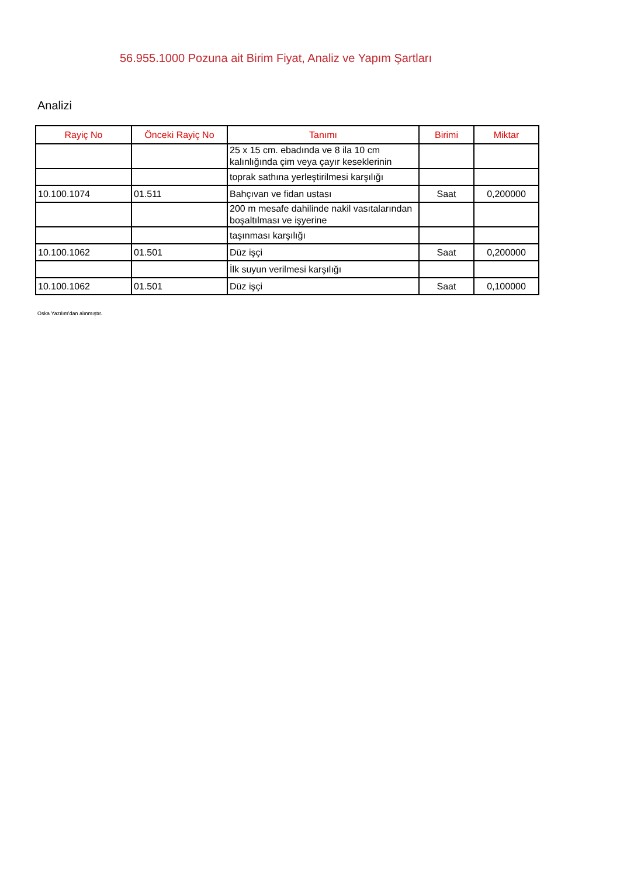56.955.1000 Pozuna ait Birim Fiyat, Analiz ve Yapım Şartları
Analizi
| Rayiç No | Önceki Rayiç No | Tanımı | Birimi | Miktar |
| --- | --- | --- | --- | --- |
| | | 25 x 15 cm. ebadında ve 8 ila 10 cm kalınlığında çim veya çayır keseklerinin | | |
| | | toprak sathına yerleştirilmesi karşılığı | | |
| 10.100.1074 | 01.511 | Bahçıvan ve fidan ustası | Saat | 0,200000 |
| | | 200 m mesafe dahilinde nakil vasıtalarından boşaltılması ve işyerine | | |
| | | taşınması karşılığı | | |
| 10.100.1062 | 01.501 | Düz işçi | Saat | 0,200000 |
| | | İlk suyun verilmesi karşılığı | | |
| 10.100.1062 | 01.501 | Düz işçi | Saat | 0,100000 |
Oska Yazılım'dan alınmıştır.